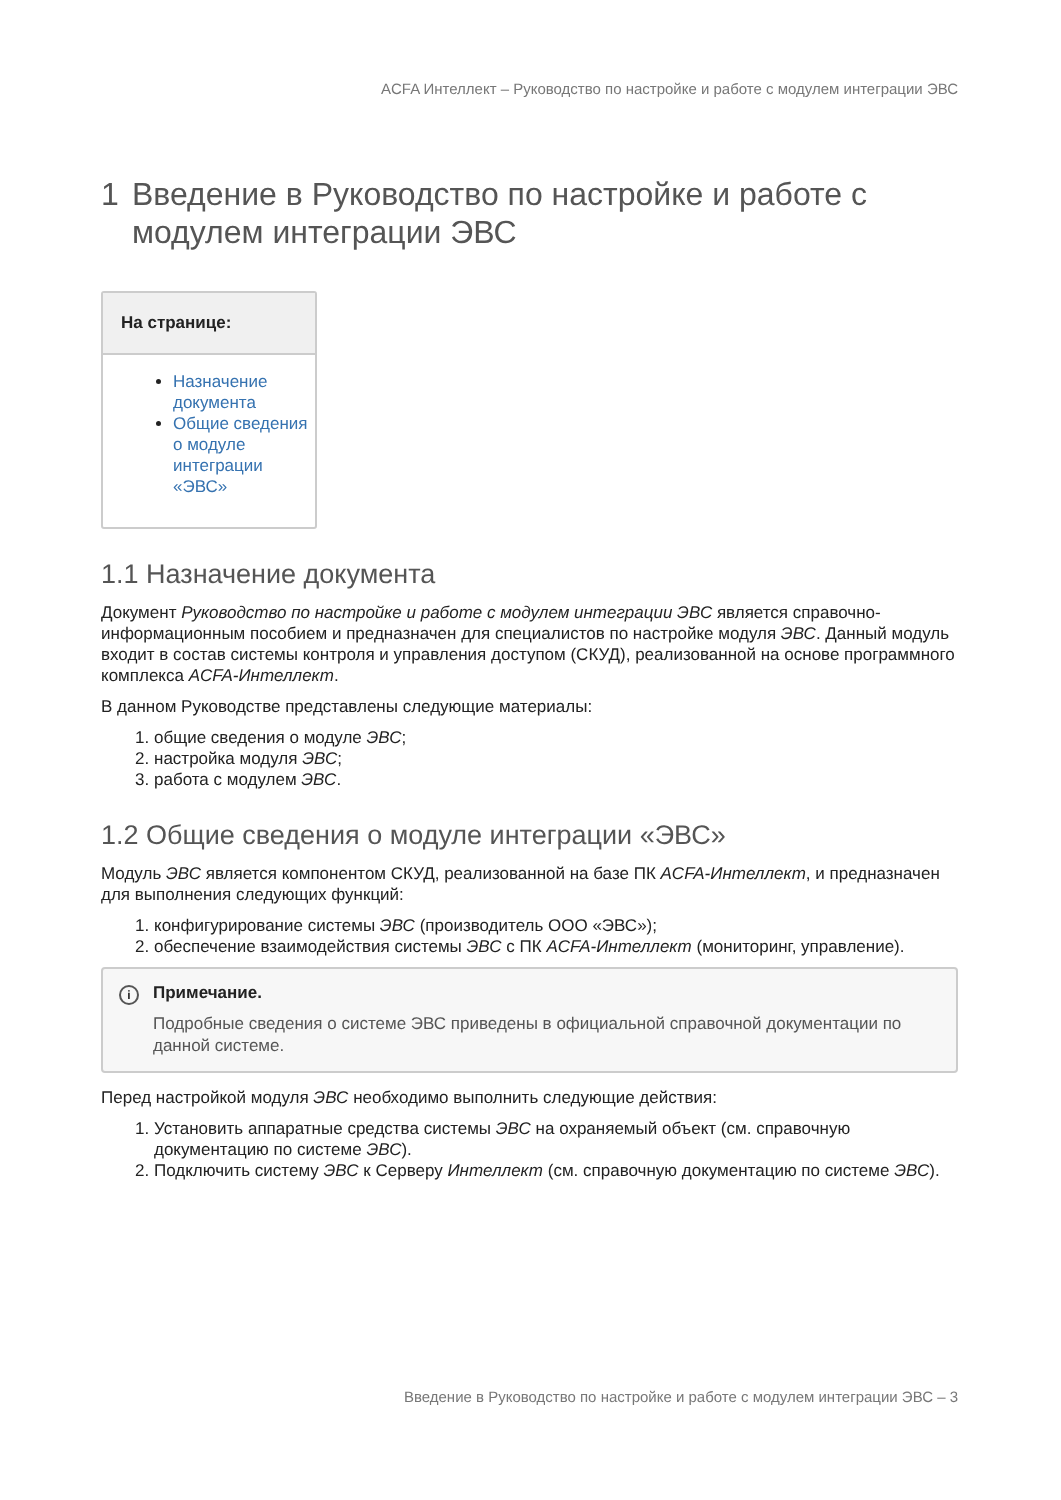ACFA Интеллект – Руководство по настройке и работе с модулем интеграции ЭВС
1 Введение в Руководство по настройке и работе с модулем интеграции ЭВС
На странице:
Назначение документа
Общие сведения о модуле интеграции «ЭВС»
1.1 Назначение документа
Документ Руководство по настройке и работе с модулем интеграции ЭВС является справочно-информационным пособием и предназначен для специалистов по настройке модуля ЭВС. Данный модуль входит в состав системы контроля и управления доступом (СКУД), реализованной на основе программного комплекса ACFA-Интеллект.
В данном Руководстве представлены следующие материалы:
1. общие сведения о модуле ЭВС;
2. настройка модуля ЭВС;
3. работа с модулем ЭВС.
1.2 Общие сведения о модуле интеграции «ЭВС»
Модуль ЭВС является компонентом СКУД, реализованной на базе ПК ACFA-Интеллект, и предназначен для выполнения следующих функций:
1. конфигурирование системы ЭВС (производитель ООО «ЭВС»);
2. обеспечение взаимодействия системы ЭВС с ПК ACFA-Интеллект (мониторинг, управление).
i Примечание.
Подробные сведения о системе ЭВС приведены в официальной справочной документации по данной системе.
Перед настройкой модуля ЭВС необходимо выполнить следующие действия:
1. Установить аппаратные средства системы ЭВС на охраняемый объект (см. справочную документацию по системе ЭВС).
2. Подключить систему ЭВС к Серверу Интеллект (см. справочную документацию по системе ЭВС).
Введение в Руководство по настройке и работе с модулем интеграции ЭВС – 3